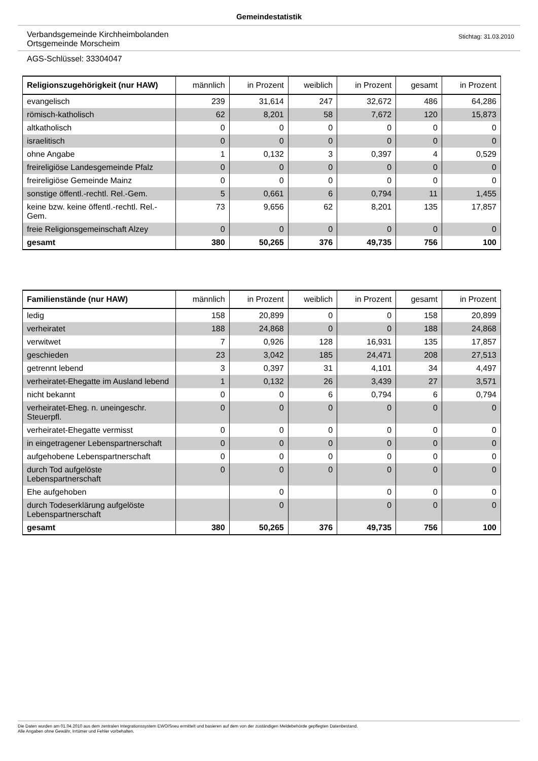Gemeindestatistik
Verbandsgemeinde Kirchheimbolanden
Ortsgemeinde Morscheim
Stichtag: 31.03.2010
AGS-Schlüssel: 33304047
| Religionszugehörigkeit (nur HAW) | männlich | in Prozent | weiblich | in Prozent | gesamt | in Prozent |
| --- | --- | --- | --- | --- | --- | --- |
| evangelisch | 239 | 31,614 | 247 | 32,672 | 486 | 64,286 |
| römisch-katholisch | 62 | 8,201 | 58 | 7,672 | 120 | 15,873 |
| altkatholisch | 0 | 0 | 0 | 0 | 0 | 0 |
| israelitisch | 0 | 0 | 0 | 0 | 0 | 0 |
| ohne Angabe | 1 | 0,132 | 3 | 0,397 | 4 | 0,529 |
| freireligiöse Landesgemeinde Pfalz | 0 | 0 | 0 | 0 | 0 | 0 |
| freireligiöse Gemeinde Mainz | 0 | 0 | 0 | 0 | 0 | 0 |
| sonstige öffentl.-rechtl. Rel.-Gem. | 5 | 0,661 | 6 | 0,794 | 11 | 1,455 |
| keine bzw. keine öffentl.-rechtl. Rel.-Gem. | 73 | 9,656 | 62 | 8,201 | 135 | 17,857 |
| freie Religionsgemeinschaft Alzey | 0 | 0 | 0 | 0 | 0 | 0 |
| gesamt | 380 | 50,265 | 376 | 49,735 | 756 | 100 |
| Familienstände (nur HAW) | männlich | in Prozent | weiblich | in Prozent | gesamt | in Prozent |
| --- | --- | --- | --- | --- | --- | --- |
| ledig | 158 | 20,899 | 0 | 0 | 158 | 20,899 |
| verheiratet | 188 | 24,868 | 0 | 0 | 188 | 24,868 |
| verwitwet | 7 | 0,926 | 128 | 16,931 | 135 | 17,857 |
| geschieden | 23 | 3,042 | 185 | 24,471 | 208 | 27,513 |
| getrennt lebend | 3 | 0,397 | 31 | 4,101 | 34 | 4,497 |
| verheiratet-Ehegatte im Ausland lebend | 1 | 0,132 | 26 | 3,439 | 27 | 3,571 |
| nicht bekannt | 0 | 0 | 6 | 0,794 | 6 | 0,794 |
| verheiratet-Eheg. n. uneingeschr. Steuerpfl. | 0 | 0 | 0 | 0 | 0 | 0 |
| verheiratet-Ehegatte vermisst | 0 | 0 | 0 | 0 | 0 | 0 |
| in eingetragener Lebenspartnerschaft | 0 | 0 | 0 | 0 | 0 | 0 |
| aufgehobene Lebenspartnerschaft | 0 | 0 | 0 | 0 | 0 | 0 |
| durch Tod aufgelöste Lebenspartnerschaft | 0 | 0 | 0 | 0 | 0 | 0 |
| Ehe aufgehoben | | 0 | | 0 | 0 | 0 |
| durch Todeserklärung aufgelöste Lebenspartnerschaft | | 0 | | 0 | 0 | 0 |
| gesamt | 380 | 50,265 | 376 | 49,735 | 756 | 100 |
Die Daten wurden am 01.04.2010 aus dem zentralen Integrationssystem EWOISneu ermittelt und basieren auf dem von der zuständigen Meldebehörde gepflegten Datenbestand.
Alle Angaben ohne Gewähr, Irrtümer und Fehler vorbehalten.